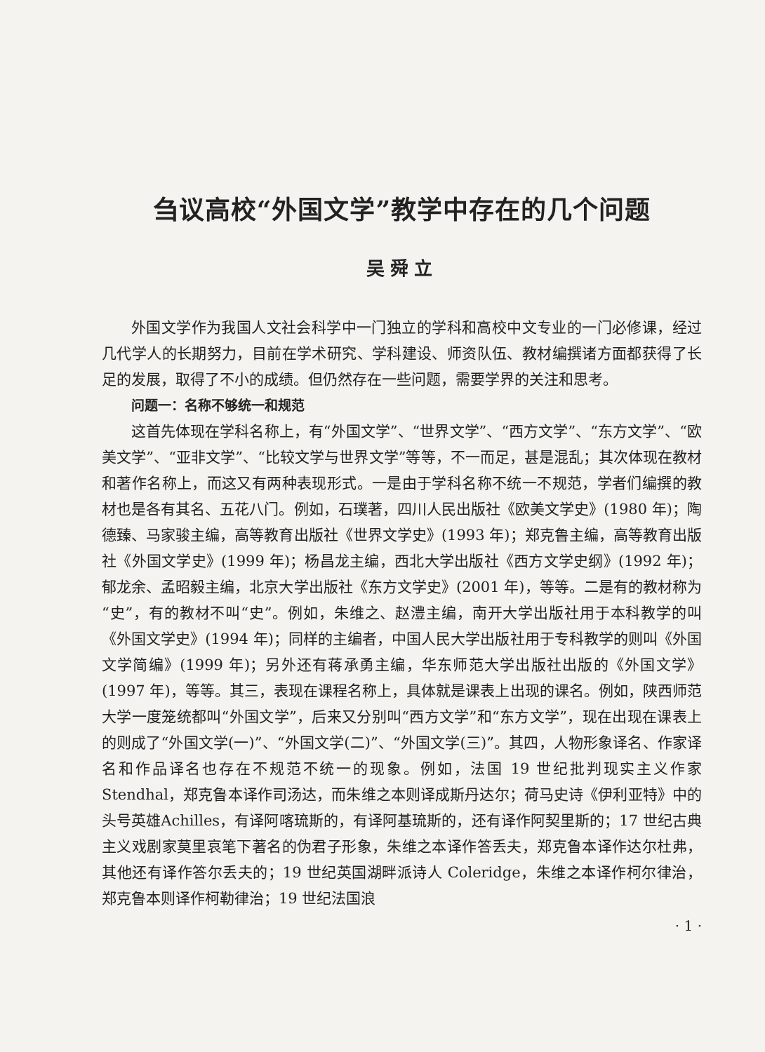刍议高校“外国文学”教学中存在的几个问题
吴舜立
外国文学作为我国人文社会科学中一门独立的学科和高校中文专业的一门必修课，经过几代学人的长期努力，目前在学术研究、学科建设、师资队伍、教材编撰诸方面都获得了长足的发展，取得了不小的成绩。但仍然存在一些问题，需要学界的关注和思考。
问题一：名称不够统一和规范
这首先体现在学科名称上，有“外国文学”、“世界文学”、“西方文学”、“东方文学”、“欧美文学”、“亚非文学”、“比较文学与世界文学”等等，不一而足，甚是混乱；其次体现在教材和著作名称上，而这又有两种表现形式。一是由于学科名称不统一不规范，学者们编撰的教材也是各有其名、五花八门。例如，石璞著，四川人民出版社《欧美文学史》(1980 年)；陶德臻、马家骏主编，高等教育出版社《世界文学史》(1993 年)；郑克鲁主编，高等教育出版社《外国文学史》(1999 年)；杨昌龙主编，西北大学出版社《西方文学史纲》(1992 年)；郁龙余、孟昭毅主编，北京大学出版社《东方文学史》(2001 年)，等等。二是有的教材称为“史”，有的教材不叫“史”。例如，朱维之、赵澧主编，南开大学出版社用于本科教学的叫《外国文学史》(1994 年)；同样的主编者，中国人民大学出版社用于专科教学的则叫《外国文学简编》(1999 年)；另外还有蒋承勇主编，华东师范大学出版社出版的《外国文学》(1997 年)，等等。其三，表现在课程名称上，具体就是课表上出现的课名。例如，陕西师范大学一度笼统都叫“外国文学”，后来又分别叫“西方文学”和“东方文学”，现在出现在课表上的则成了“外国文学(一)”、“外国文学(二)”、“外国文学(三)”。其四，人物形象译名、作家译名和作品译名也存在不规范不统一的现象。例如，法国 19 世纪批判现实主义作家 Stendhal，郑克鲁本译作司汤达，而朱维之本则译成斯丹达尔；荷马史诗《伊利亚特》中的头号英雄Achilles，有译阿喀琉斯的，有译阿基琉斯的，还有译作阿契里斯的；17 世纪古典主义戏剧家莫里哀笔下著名的伪君子形象，朱维之本译作答丢夫，郑克鲁本译作达尔杜弗，其他还有译作答尔丢夫的；19 世纪英国湖畔派诗人 Coleridge，朱维之本译作柯尔律治，郑克鲁本则译作柯勒律治；19 世纪法国浪
· 1 ·